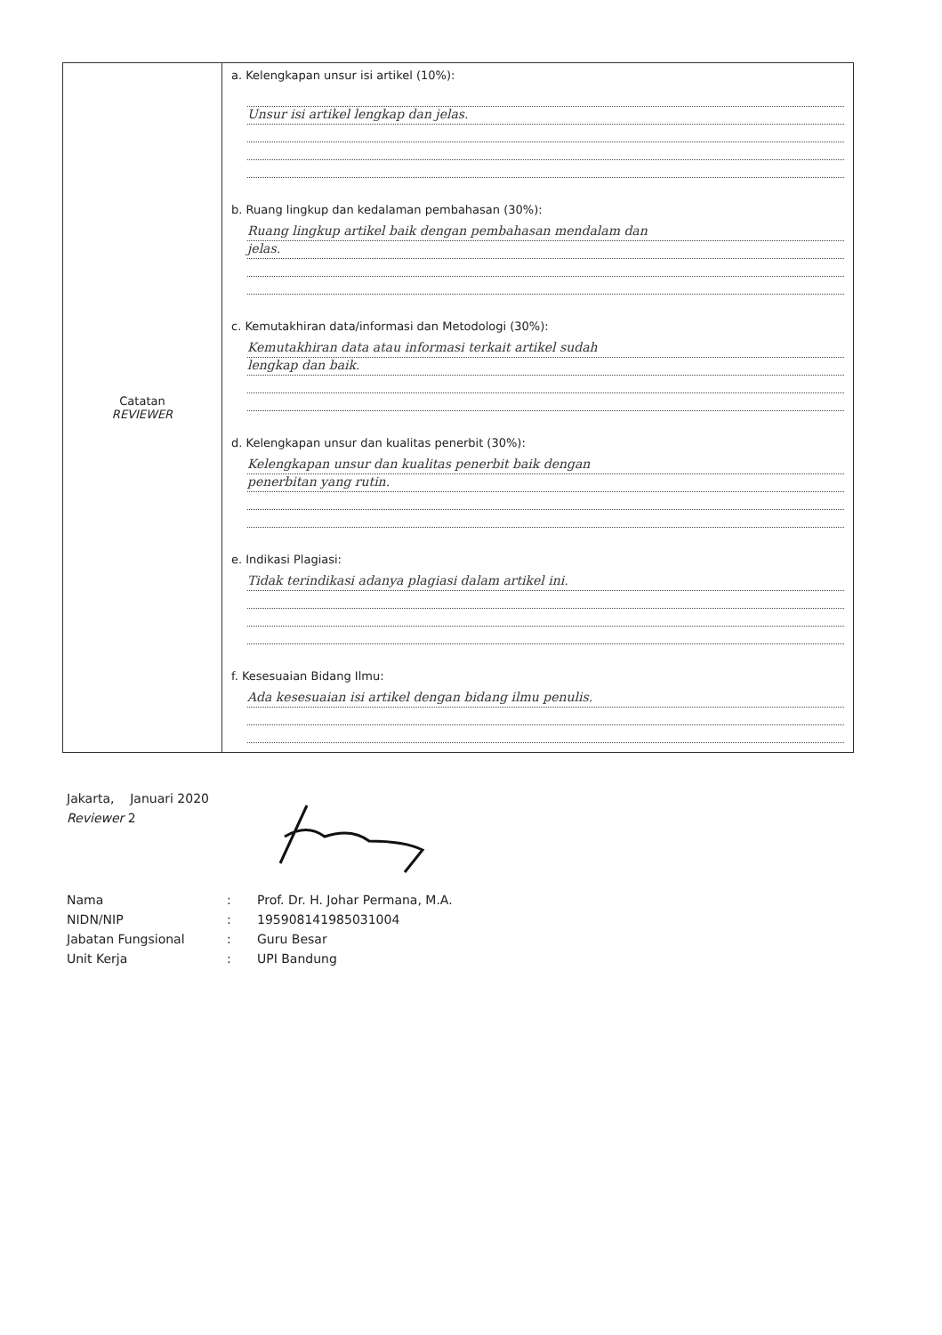| Catatan REVIEWER | a. Kelengkapan unsur isi artikel (10%): Unsur isi artikel lengkap dan jelas. b. Ruang lingkup dan kedalaman pembahasan (30%): Ruang lingkup artikel baik dengan pembahasan mendalam dan jelas. c. Kemutakhiran data/informasi dan Metodologi (30%): Kemutakhiran data atau informasi terkait artikel sudah lengkap dan baik. d. Kelengkapan unsur dan kualitas penerbit (30%): Kelengkapan unsur dan kualitas penerbit baik dengan penerbitan yang rutin. e. Indikasi Plagiasi: Tidak terindikasi adanya plagiasi dalam artikel ini. f. Kesesuaian Bidang Ilmu: Ada kesesuaian isi artikel dengan bidang ilmu penulis. |
Jakarta, Januari 2020
Reviewer 2
| Nama | : | Prof. Dr. H. Johar Permana, M.A. |
| NIDN/NIP | : | 195908141985031004 |
| Jabatan Fungsional | : | Guru Besar |
| Unit Kerja | : | UPI Bandung |